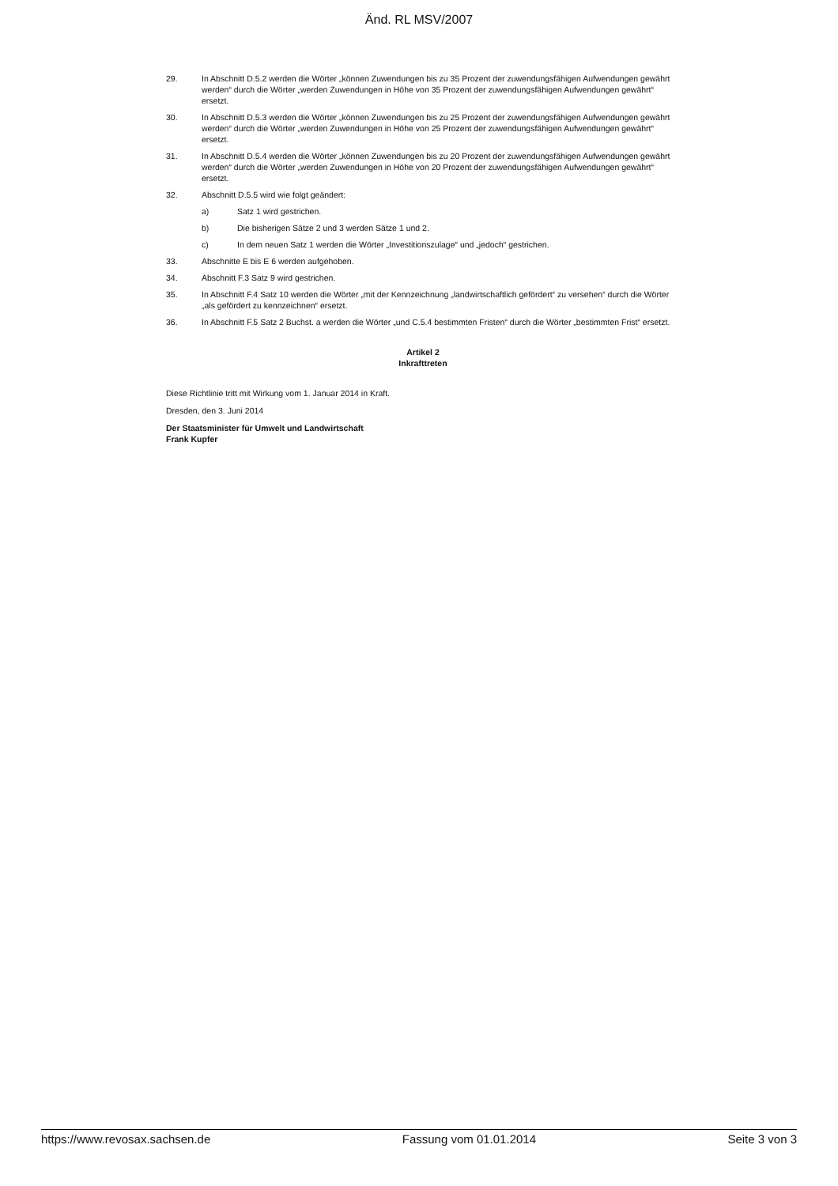Änd. RL MSV/2007
29. In Abschnitt D.5.2 werden die Wörter „können Zuwendungen bis zu 35 Prozent der zuwendungsfähigen Aufwendungen gewährt werden“ durch die Wörter „werden Zuwendungen in Höhe von 35 Prozent der zuwendungsfähigen Aufwendungen gewährt“ ersetzt.
30. In Abschnitt D.5.3 werden die Wörter „können Zuwendungen bis zu 25 Prozent der zuwendungsfähigen Aufwendungen gewährt werden“ durch die Wörter „werden Zuwendungen in Höhe von 25 Prozent der zuwendungsfähigen Aufwendungen gewährt“ ersetzt.
31. In Abschnitt D.5.4 werden die Wörter „können Zuwendungen bis zu 20 Prozent der zuwendungsfähigen Aufwendungen gewährt werden“ durch die Wörter „werden Zuwendungen in Höhe von 20 Prozent der zuwendungsfähigen Aufwendungen gewährt“ ersetzt.
32. Abschnitt D.5.5 wird wie folgt geändert:
a) Satz 1 wird gestrichen.
b) Die bisherigen Sätze 2 und 3 werden Sätze 1 und 2.
c) In dem neuen Satz 1 werden die Wörter „Investitionszulage“ und „jedoch“ gestrichen.
33. Abschnitte E bis E 6 werden aufgehoben.
34. Abschnitt F.3 Satz 9 wird gestrichen.
35. In Abschnitt F.4 Satz 10 werden die Wörter „mit der Kennzeichnung „landwirtschaftlich gefördert“ zu versehen“ durch die Wörter „als gefördert zu kennzeichnen“ ersetzt.
36. In Abschnitt F.5 Satz 2 Buchst. a werden die Wörter „und C.5.4 bestimmten Fristen“ durch die Wörter „bestimmten Frist“ ersetzt.
Artikel 2
Inkrafttreten
Diese Richtlinie tritt mit Wirkung vom 1. Januar 2014 in Kraft.
Dresden, den 3. Juni 2014
Der Staatsminister für Umwelt und Landwirtschaft
Frank Kupfer
https://www.revosax.sachsen.de Fassung vom 01.01.2014 Seite 3 von 3